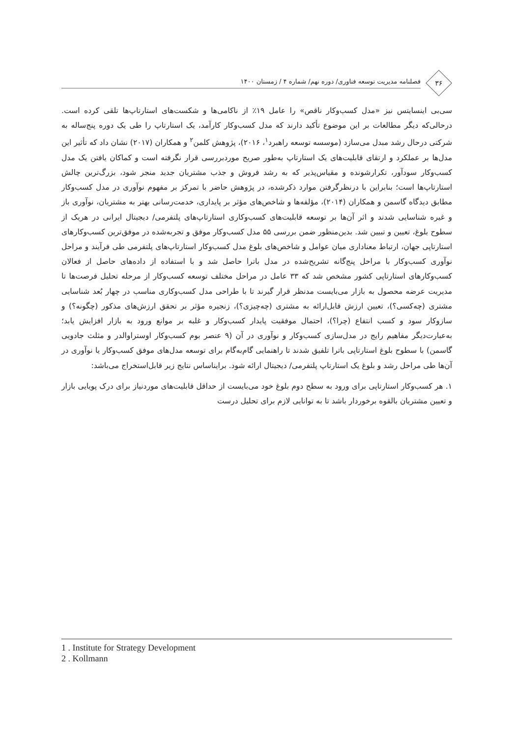۳۶
فصلنامه مدیریت توسعه فناوری/ دوره نهم/ شماره ۴ / زمستان ۱۴۰۰
سی‌بی اینسایتس نیز «مدل کسب‌وکار ناقص» را عامل ۱۹٪ از ناکامی‌ها و شکست‌های استارتاپ‌ها تلقی کرده است. درحالی‌که دیگر مطالعات بر این موضوع تأکید دارند که مدل کسب‌وکار کارآمد، یک استارتاپ را طی یک دوره پنج‌ساله به شرکتی درحال رشد مبدل می‌سازد (موسسه توسعه راهبرد<sup>۱</sup>، ۲۰۱۶)، پژوهش کلمن<sup>۲</sup> و همکاران (۲۰۱۷) نشان داد که تأثیر این مدل‌ها بر عملکرد و ارتقای قابلیت‌های یک استارتاپ به‌طور صریح موردبررسی قرار نگرفته است و کماکان یافتن یک مدل کسب‌وکار سودآور، تکرارشونده و مقیاس‌پذیر که به رشد فروش و جذب مشتریان جدید منجر شود، بزرگ‌ترین چالش استارتاپ‌ها است؛ بنابراین با درنظرگرفتن موارد ذکرشده، در پژوهش حاضر با تمرکز بر مفهوم نوآوری در مدل کسب‌وکار مطابق دیدگاه گاسمن و همکاران (۲۰۱۴)، مؤلفه‌ها و شاخص‌های مؤثر بر پایداری، خدمت‌رسانی بهتر به مشتریان، نوآوری باز و غیره شناسایی شدند و اثر آن‌ها بر توسعه قابلیت‌های کسب‌وکاری استارتاپ‌های پلتفرمی/ دیجیتال ایرانی در هریک از سطوح بلوغ، تعیین و تبیین شد. بدین‌منظور ضمن بررسی ۵۵ مدل کسب‌وکار موفق و تجربه‌شده در موفق‌ترین کسب‌وکارهای استارتاپی جهان، ارتباط معناداری میان عوامل و شاخص‌های بلوغ مدل کسب‌وکار استارتاپ‌های پلتفرمی طی فرآیند و مراحل نوآوری کسب‌وکار با مراحل پنج‌گانه تشریح‌شده در مدل باترا حاصل شد و با استفاده از داده‌های حاصل از فعالان کسب‌وکارهای استارتاپی کشور مشخص شد که ۳۳ عامل در مراحل مختلف توسعه کسب‌وکار از مرحله تحلیل فرصت‌ها تا مدیریت عرضه محصول به بازار می‌بایست مدنظر قرار گیرند تا با طراحی مدل کسب‌وکاری مناسب در چهار بُعد شناسایی مشتری (چه‌کسی؟)، تعیین ارزش قابل‌ارائه به مشتری (چه‌چیزی؟)، زنجیره مؤثر بر تحقق ارزش‌های مذکور (چگونه؟) و سازوکار سود و کسب انتفاع (چرا؟)، احتمال موفقیت پایدار کسب‌وکار و غلبه بر موانع ورود به بازار افزایش یابد؛ به‌عبارت‌دیگر مفاهیم رایج در مدل‌سازی کسب‌وکار و نوآوری در آن (۹ عنصر بوم کسب‌وکار اوستراوالدر و مثلث جادویی گاسمن) با سطوح بلوغ استارتاپی باترا تلفیق شدند تا راهنمایی گام‌به‌گام برای توسعه مدل‌های موفق کسب‌وکار یا نوآوری در آن‌ها طی مراحل رشد و بلوغ یک استارتاپ پلتفرمی/ دیجیتال ارائه شود. برایناساس نتایج زیر قابل‌استخراج می‌باشد:
۱. هر کسب‌وکار استارتاپی برای ورود به سطح دوم بلوغ خود می‌بایست از حداقل قابلیت‌های موردنیاز برای درک پویایی بازار و تعیین مشتریان بالقوه برخوردار باشد تا به توانایی لازم برای تحلیل درست
1 . Institute for Strategy Development
2 . Kollmann